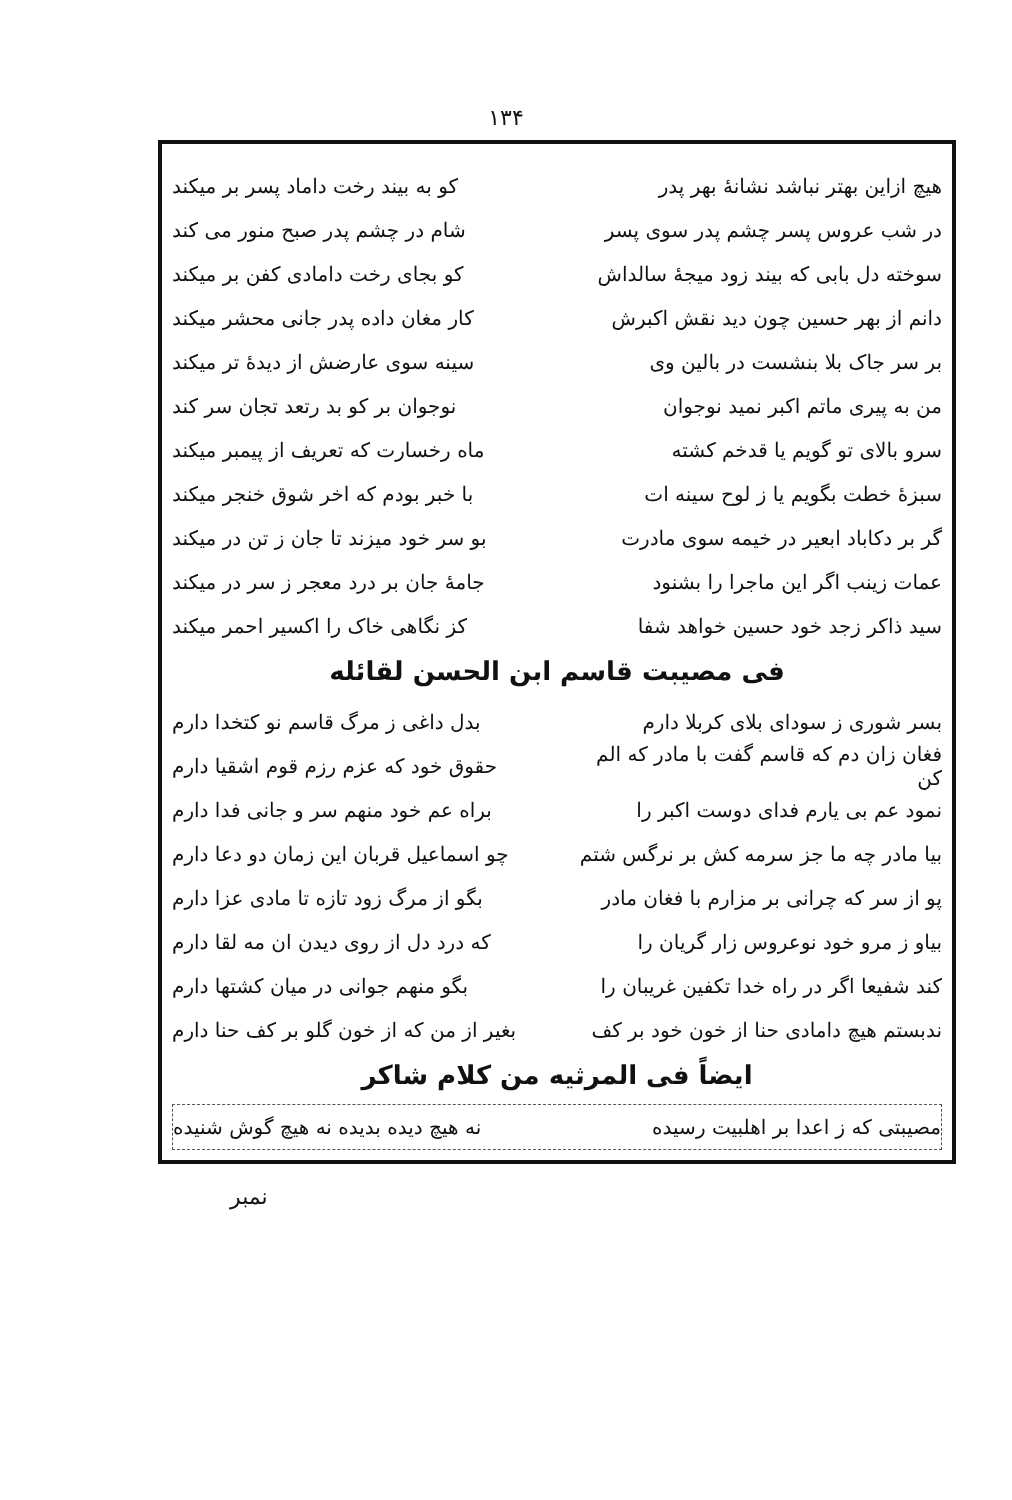۱۳۴
هیچ ازاین بهتر نباشد نشانهٔ بهر پدر
کو به بیند رخت داماد پسر بر میکند
در شب عروس پسر چشم پدر سوی پسر شام در چشم پدر صبح منور می کند
سوخته دل بابی که بیند زود میجهٔ سالداش
کو بجای رخت دامادی کفن بر میکند
دانم از بهر حسین چون دید نقش اکبرش
کار مغان داده پدر جانی محشر میکند
بر سر جاک بلا بنشست در بالین وی
سینه سوی عارضش از دیدهٔ تر میکند
من به پیری ماتم اکبر نمید نوجوان
نوجوان بر کو بد رتعد تجان سر کند
سرو بالای تو گویم یا قدخم کشته
ماه رخسارت که تعریف از پیمبر میکند
سبزهٔ خطت بگویم یا ز لوح سینه ات
با خبر بودم که اخر شوق خنجر میکند
گر بر دکاباد ابعیر در خیمه سوی مادرت
بو سر خود میزند تا جان ز تن در میکند
عمات زینب اگر این ماجرا را بشنود
جامهٔ جان بر درد معجر ز سر در میکند
سید ذاکر زجد خود حسین خواهد شفا
کز نگاهی خاک را اکسیر احمر میکند
فی مصیبت قاسم ابن الحسن لقائله
بسر شوری ز سودای بلای کربلا دارم
بدل داغی ز مرگ قاسم نو کتخدا دارم
فغان زان دم که قاسم گفت با مادر که الم کن
حقوق خود که عزم رزم قوم اشقیا دارم
نمود عم بی یارم فدای دوست اکبر را
براه عم خود منهم سر و جانی فدا دارم
بیا مادر چه ما جز سرمه کش بر نرگس شتم
چو اسماعیل قربان این زمان دو دعا دارم
پو از سر که چرانی بر مزارم با فغان مادر
بگو از مرگ زود تازه تا مادی عزا دارم
بیاو ز مرو خود نوعروس زار گریان را
که درد دل از روی دیدن ان مه لقا دارم
کند شفیعا اگر در راه خدا تکفین غریبان را
بگو منهم جوانی در میان کشتها دارم
ندبستم هیچ دامادی حنا از خون خود بر کف
بغیر از من که از خون گلو بر کف حنا دارم
ایضاً فی المرثیه من کلام شاکر
مصیبتی که ز اعدا بر اهلبیت رسیده
نه هیچ دیده بدیده نه هیچ گوش شنیده
نمبر